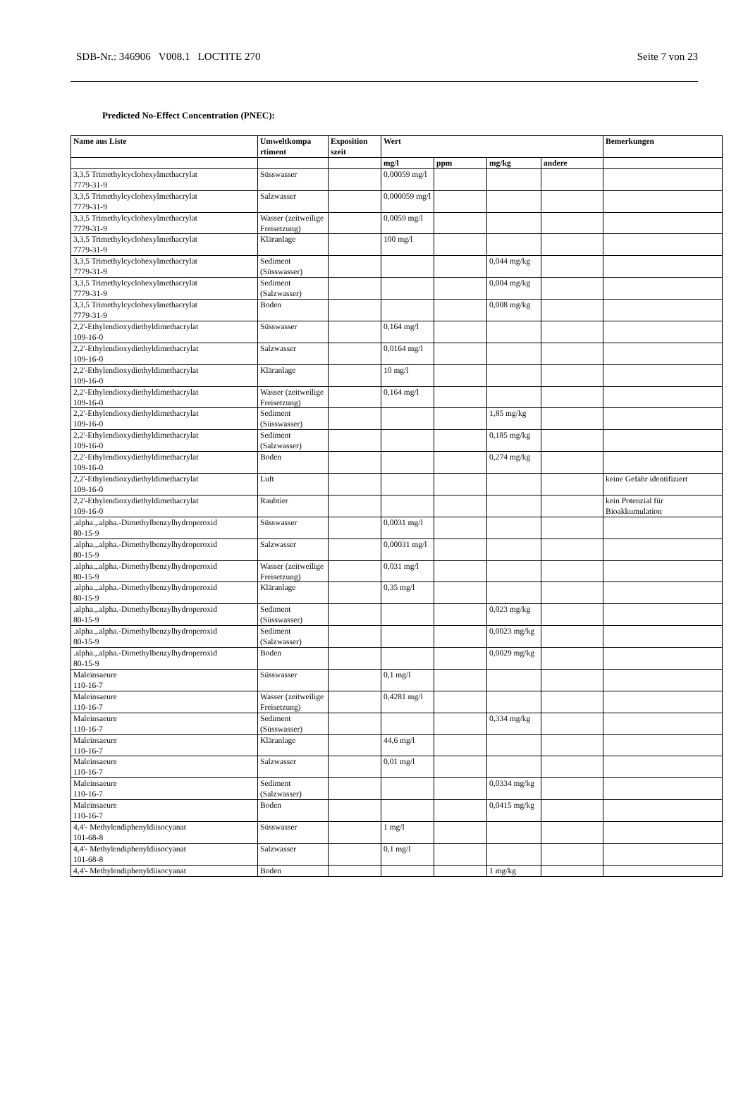SDB-Nr.: 346906 V008.1 LOCTITE 270 Seite 7 von 23
Predicted No-Effect Concentration (PNEC):
| Name aus Liste | Umweltkompa rtiment | Exposition szeit | Wert | | | | Bemerkungen |
| --- | --- | --- | --- | --- | --- | --- | --- |
| | | | mg/l | ppm | mg/kg | andere | |
| 3,3,5 Trimethylcyclohexylmethacrylat 7779-31-9 | Süsswasser | | 0,00059 mg/l | | | | |
| 3,3,5 Trimethylcyclohexylmethacrylat 7779-31-9 | Salzwasser | | 0,000059 mg/l | | | | |
| 3,3,5 Trimethylcyclohexylmethacrylat 7779-31-9 | Wasser (zeitweilige Freisetzung) | | 0,0059 mg/l | | | | |
| 3,3,5 Trimethylcyclohexylmethacrylat 7779-31-9 | Kläranlage | | 100 mg/l | | | | |
| 3,3,5 Trimethylcyclohexylmethacrylat 7779-31-9 | Sediment (Süsswasser) | | | | 0,044 mg/kg | | |
| 3,3,5 Trimethylcyclohexylmethacrylat 7779-31-9 | Sediment (Salzwasser) | | | | 0,004 mg/kg | | |
| 3,3,5 Trimethylcyclohexylmethacrylat 7779-31-9 | Boden | | | | 0,008 mg/kg | | |
| 2,2'-Ethylendioxydiethyldimethacrylat 109-16-0 | Süsswasser | | 0,164 mg/l | | | | |
| 2,2'-Ethylendioxydiethyldimethacrylat 109-16-0 | Salzwasser | | 0,0164 mg/l | | | | |
| 2,2'-Ethylendioxydiethyldimethacrylat 109-16-0 | Kläranlage | | 10 mg/l | | | | |
| 2,2'-Ethylendioxydiethyldimethacrylat 109-16-0 | Wasser (zeitweilige Freisetzung) | | 0,164 mg/l | | | | |
| 2,2'-Ethylendioxydiethyldimethacrylat 109-16-0 | Sediment (Süsswasser) | | | | 1,85 mg/kg | | |
| 2,2'-Ethylendioxydiethyldimethacrylat 109-16-0 | Sediment (Salzwasser) | | | | 0,185 mg/kg | | |
| 2,2'-Ethylendioxydiethyldimethacrylat 109-16-0 | Boden | | | | 0,274 mg/kg | | |
| 2,2'-Ethylendioxydiethyldimethacrylat 109-16-0 | Luft | | | | | | keine Gefahr identifiziert |
| 2,2'-Ethylendioxydiethyldimethacrylat 109-16-0 | Raubtier | | | | | | kein Potenzial für Bioakkumulation |
| .alpha.,.alpha.-Dimethylbenzylhydroperoxid 80-15-9 | Süsswasser | | 0,0031 mg/l | | | | |
| .alpha.,.alpha.-Dimethylbenzylhydroperoxid 80-15-9 | Salzwasser | | 0,00031 mg/l | | | | |
| .alpha.,.alpha.-Dimethylbenzylhydroperoxid 80-15-9 | Wasser (zeitweilige Freisetzung) | | 0,031 mg/l | | | | |
| .alpha.,.alpha.-Dimethylbenzylhydroperoxid 80-15-9 | Kläranlage | | 0,35 mg/l | | | | |
| .alpha.,.alpha.-Dimethylbenzylhydroperoxid 80-15-9 | Sediment (Süsswasser) | | | | 0,023 mg/kg | | |
| .alpha.,.alpha.-Dimethylbenzylhydroperoxid 80-15-9 | Sediment (Salzwasser) | | | | 0,0023 mg/kg | | |
| .alpha.,.alpha.-Dimethylbenzylhydroperoxid 80-15-9 | Boden | | | | 0,0029 mg/kg | | |
| Maleinsaeure 110-16-7 | Süsswasser | | 0,1 mg/l | | | | |
| Maleinsaeure 110-16-7 | Wasser (zeitweilige Freisetzung) | | 0,4281 mg/l | | | | |
| Maleinsaeure 110-16-7 | Sediment (Süsswasser) | | | | 0,334 mg/kg | | |
| Maleinsaeure 110-16-7 | Kläranlage | | 44,6 mg/l | | | | |
| Maleinsaeure 110-16-7 | Salzwasser | | 0,01 mg/l | | | | |
| Maleinsaeure 110-16-7 | Sediment (Salzwasser) | | | | 0,0334 mg/kg | | |
| Maleinsaeure 110-16-7 | Boden | | | | 0,0415 mg/kg | | |
| 4,4'- Methylendiphenyldiisocyanat 101-68-8 | Süsswasser | | 1 mg/l | | | | |
| 4,4'- Methylendiphenyldiisocyanat 101-68-8 | Salzwasser | | 0,1 mg/l | | | | |
| 4,4'- Methylendiphenyldiisocyanat | Boden | | | | 1 mg/kg | | |